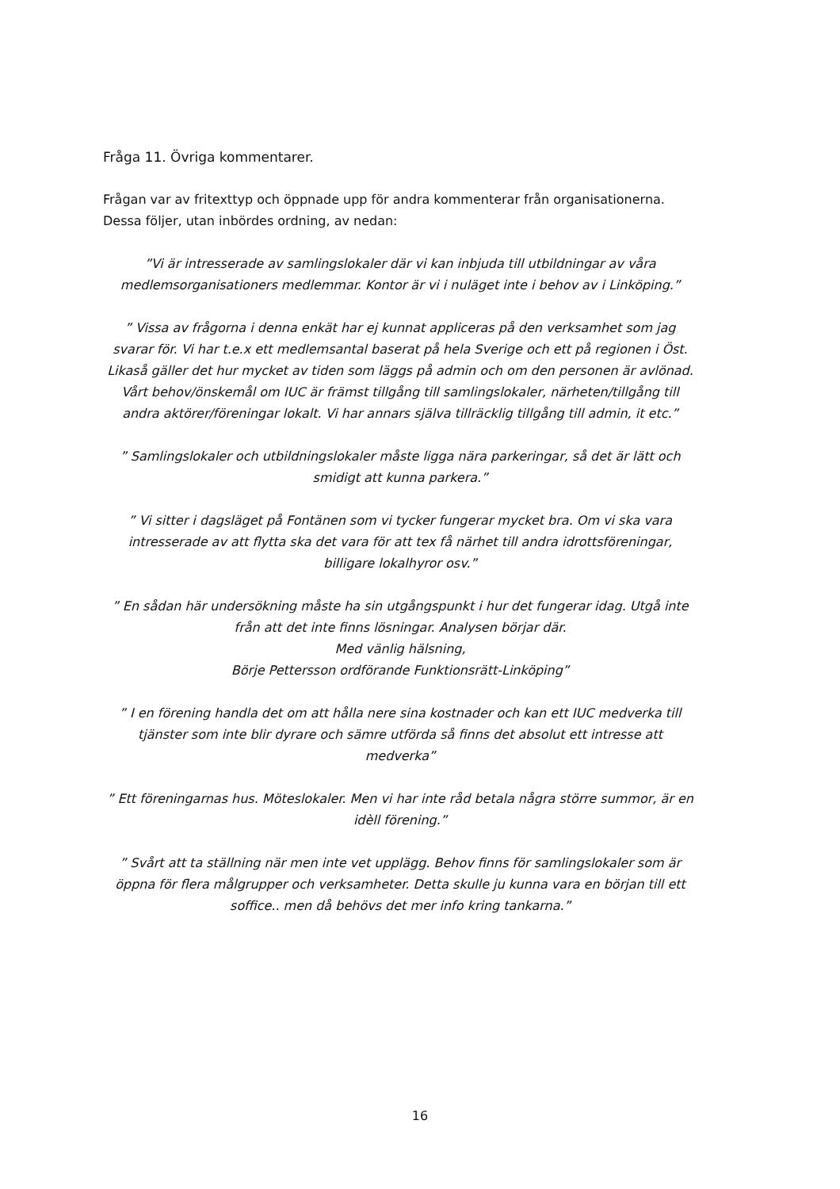Fråga 11. Övriga kommentarer.
Frågan var av fritexttyp och öppnade upp för andra kommenterar från organisationerna. Dessa följer, utan inbördes ordning, av nedan:
”Vi är intresserade av samlingslokaler där vi kan inbjuda till utbildningar av våra medlemsorganisationers medlemmar. Kontor är vi i nuläget inte i behov av i Linköping.”
” Vissa av frågorna i denna enkät har ej kunnat appliceras på den verksamhet som jag svarar för. Vi har t.e.x ett medlemsantal baserat på hela Sverige och ett på regionen i Öst. Likaså gäller det hur mycket av tiden som läggs på admin och om den personen är avlönad. Vårt behov/önskemål om IUC är främst tillgång till samlingslokaler, närheten/tillgång till andra aktörer/föreningar lokalt. Vi har annars själva tillräcklig tillgång till admin, it etc.”
” Samlingslokaler och utbildningslokaler måste ligga nära parkeringar, så det är lätt och smidigt att kunna parkera.”
” Vi sitter i dagsläget på Fontänen som vi tycker fungerar mycket bra. Om vi ska vara intresserade av att flytta ska det vara för att tex få närhet till andra idrottsföreningar, billigare lokalhyror osv.”
” En sådan här undersökning måste ha sin utgångspunkt i hur det fungerar idag. Utgå inte från att det inte finns lösningar. Analysen börjar där.
Med vänlig hälsning,
Börje Pettersson ordförande Funktionsrätt-Linköping”
” I en förening handla det om att hålla nere sina kostnader och kan ett IUC medverka till tjänster som inte blir dyrare och sämre utförda så finns det absolut ett intresse att medverka”
” Ett föreningarnas hus. Möteslokaler. Men vi har inte råd betala några större summor, är en idèll förening.”
” Svårt att ta ställning när men inte vet upplägg. Behov finns för samlingslokaler som är öppna för flera målgrupper och verksamheter. Detta skulle ju kunna vara en början till ett soffice.. men då behövs det mer info kring tankarna.”
16